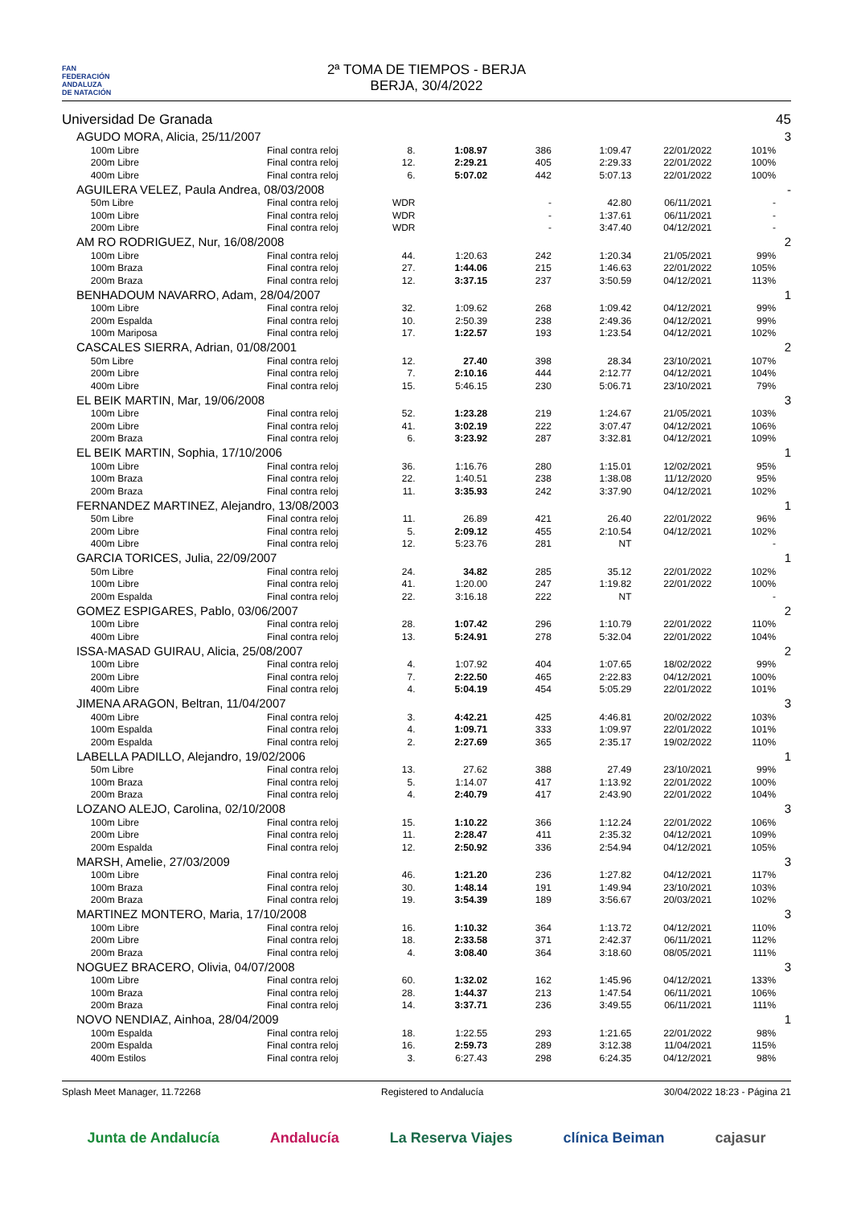FAN
FEDERACIÓN
ANDALUZA
DE NATACIÓN
2ª TOMA DE TIEMPOS - BERJA
BERJA, 30/4/2022
| Universidad De Granada | | | | | | | | | | 45 |
| | AGUDO MORA, Alicia, 25/11/2007 | | | | | | | | | 3 |
| | | 100m Libre | Final contra reloj | 8. | 1:08.97 | 386 | 1:09.47 | 22/01/2022 | 101% | |
| | | 200m Libre | Final contra reloj | 12. | 2:29.21 | 405 | 2:29.33 | 22/01/2022 | 100% | |
| | | 400m Libre | Final contra reloj | 6. | 5:07.02 | 442 | 5:07.13 | 22/01/2022 | 100% | |
| | AGUILERA VELEZ, Paula Andrea, 08/03/2008 | | | | | | | | | - |
| | | 50m Libre | Final contra reloj | WDR | | - | 42.80 | 06/11/2021 | - | |
| | | 100m Libre | Final contra reloj | WDR | | - | 1:37.61 | 06/11/2021 | - | |
| | | 200m Libre | Final contra reloj | WDR | | - | 3:47.40 | 04/12/2021 | - | |
| | AM RO RODRIGUEZ, Nur, 16/08/2008 | | | | | | | | | 2 |
| | | 100m Libre | Final contra reloj | 44. | 1:20.63 | 242 | 1:20.34 | 21/05/2021 | 99% | |
| | | 100m Braza | Final contra reloj | 27. | 1:44.06 | 215 | 1:46.63 | 22/01/2022 | 105% | |
| | | 200m Braza | Final contra reloj | 12. | 3:37.15 | 237 | 3:50.59 | 04/12/2021 | 113% | |
| | BENHADOUM NAVARRO, Adam, 28/04/2007 | | | | | | | | | 1 |
| | | 100m Libre | Final contra reloj | 32. | 1:09.62 | 268 | 1:09.42 | 04/12/2021 | 99% | |
| | | 200m Espalda | Final contra reloj | 10. | 2:50.39 | 238 | 2:49.36 | 04/12/2021 | 99% | |
| | | 100m Mariposa | Final contra reloj | 17. | 1:22.57 | 193 | 1:23.54 | 04/12/2021 | 102% | |
| | CASCALES SIERRA, Adrian, 01/08/2001 | | | | | | | | | 2 |
| | | 50m Libre | Final contra reloj | 12. | 27.40 | 398 | 28.34 | 23/10/2021 | 107% | |
| | | 200m Libre | Final contra reloj | 7. | 2:10.16 | 444 | 2:12.77 | 04/12/2021 | 104% | |
| | | 400m Libre | Final contra reloj | 15. | 5:46.15 | 230 | 5:06.71 | 23/10/2021 | 79% | |
| | EL BEIK MARTIN, Mar, 19/06/2008 | | | | | | | | | 3 |
| | | 100m Libre | Final contra reloj | 52. | 1:23.28 | 219 | 1:24.67 | 21/05/2021 | 103% | |
| | | 200m Libre | Final contra reloj | 41. | 3:02.19 | 222 | 3:07.47 | 04/12/2021 | 106% | |
| | | 200m Braza | Final contra reloj | 6. | 3:23.92 | 287 | 3:32.81 | 04/12/2021 | 109% | |
| | EL BEIK MARTIN, Sophia, 17/10/2006 | | | | | | | | | 1 |
| | | 100m Libre | Final contra reloj | 36. | 1:16.76 | 280 | 1:15.01 | 12/02/2021 | 95% | |
| | | 100m Braza | Final contra reloj | 22. | 1:40.51 | 238 | 1:38.08 | 11/12/2020 | 95% | |
| | | 200m Braza | Final contra reloj | 11. | 3:35.93 | 242 | 3:37.90 | 04/12/2021 | 102% | |
| | FERNANDEZ MARTINEZ, Alejandro, 13/08/2003 | | | | | | | | | 1 |
| | | 50m Libre | Final contra reloj | 11. | 26.89 | 421 | 26.40 | 22/01/2022 | 96% | |
| | | 200m Libre | Final contra reloj | 5. | 2:09.12 | 455 | 2:10.54 | 04/12/2021 | 102% | |
| | | 400m Libre | Final contra reloj | 12. | 5:23.76 | 281 | NT | | - | |
| | GARCIA TORICES, Julia, 22/09/2007 | | | | | | | | | 1 |
| | | 50m Libre | Final contra reloj | 24. | 34.82 | 285 | 35.12 | 22/01/2022 | 102% | |
| | | 100m Libre | Final contra reloj | 41. | 1:20.00 | 247 | 1:19.82 | 22/01/2022 | 100% | |
| | | 200m Espalda | Final contra reloj | 22. | 3:16.18 | 222 | NT | | - | |
| | GOMEZ ESPIGARES, Pablo, 03/06/2007 | | | | | | | | | 2 |
| | | 100m Libre | Final contra reloj | 28. | 1:07.42 | 296 | 1:10.79 | 22/01/2022 | 110% | |
| | | 400m Libre | Final contra reloj | 13. | 5:24.91 | 278 | 5:32.04 | 22/01/2022 | 104% | |
| | ISSA-MASAD GUIRAU, Alicia, 25/08/2007 | | | | | | | | | 2 |
| | | 100m Libre | Final contra reloj | 4. | 1:07.92 | 404 | 1:07.65 | 18/02/2022 | 99% | |
| | | 200m Libre | Final contra reloj | 7. | 2:22.50 | 465 | 2:22.83 | 04/12/2021 | 100% | |
| | | 400m Libre | Final contra reloj | 4. | 5:04.19 | 454 | 5:05.29 | 22/01/2022 | 101% | |
| | JIMENA ARAGON, Beltran, 11/04/2007 | | | | | | | | | 3 |
| | | 400m Libre | Final contra reloj | 3. | 4:42.21 | 425 | 4:46.81 | 20/02/2022 | 103% | |
| | | 100m Espalda | Final contra reloj | 4. | 1:09.71 | 333 | 1:09.97 | 22/01/2022 | 101% | |
| | | 200m Espalda | Final contra reloj | 2. | 2:27.69 | 365 | 2:35.17 | 19/02/2022 | 110% | |
| | LABELLA PADILLO, Alejandro, 19/02/2006 | | | | | | | | | 1 |
| | | 50m Libre | Final contra reloj | 13. | 27.62 | 388 | 27.49 | 23/10/2021 | 99% | |
| | | 100m Braza | Final contra reloj | 5. | 1:14.07 | 417 | 1:13.92 | 22/01/2022 | 100% | |
| | | 200m Braza | Final contra reloj | 4. | 2:40.79 | 417 | 2:43.90 | 22/01/2022 | 104% | |
| | LOZANO ALEJO, Carolina, 02/10/2008 | | | | | | | | | 3 |
| | | 100m Libre | Final contra reloj | 15. | 1:10.22 | 366 | 1:12.24 | 22/01/2022 | 106% | |
| | | 200m Libre | Final contra reloj | 11. | 2:28.47 | 411 | 2:35.32 | 04/12/2021 | 109% | |
| | | 200m Espalda | Final contra reloj | 12. | 2:50.92 | 336 | 2:54.94 | 04/12/2021 | 105% | |
| | MARSH, Amelie, 27/03/2009 | | | | | | | | | 3 |
| | | 100m Libre | Final contra reloj | 46. | 1:21.20 | 236 | 1:27.82 | 04/12/2021 | 117% | |
| | | 100m Braza | Final contra reloj | 30. | 1:48.14 | 191 | 1:49.94 | 23/10/2021 | 103% | |
| | | 200m Braza | Final contra reloj | 19. | 3:54.39 | 189 | 3:56.67 | 20/03/2021 | 102% | |
| | MARTINEZ MONTERO, Maria, 17/10/2008 | | | | | | | | | 3 |
| | | 100m Libre | Final contra reloj | 16. | 1:10.32 | 364 | 1:13.72 | 04/12/2021 | 110% | |
| | | 200m Libre | Final contra reloj | 18. | 2:33.58 | 371 | 2:42.37 | 06/11/2021 | 112% | |
| | | 200m Braza | Final contra reloj | 4. | 3:08.40 | 364 | 3:18.60 | 08/05/2021 | 111% | |
| | NOGUEZ BRACERO, Olivia, 04/07/2008 | | | | | | | | | 3 |
| | | 100m Libre | Final contra reloj | 60. | 1:32.02 | 162 | 1:45.96 | 04/12/2021 | 133% | |
| | | 100m Braza | Final contra reloj | 28. | 1:44.37 | 213 | 1:47.54 | 06/11/2021 | 106% | |
| | | 200m Braza | Final contra reloj | 14. | 3:37.71 | 236 | 3:49.55 | 06/11/2021 | 111% | |
| | NOVO NENDIAZ, Ainhoa, 28/04/2009 | | | | | | | | | 1 |
| | | 100m Espalda | Final contra reloj | 18. | 1:22.55 | 293 | 1:21.65 | 22/01/2022 | 98% | |
| | | 200m Espalda | Final contra reloj | 16. | 2:59.73 | 289 | 3:12.38 | 11/04/2021 | 115% | |
| | | 400m Estilos | Final contra reloj | 3. | 6:27.43 | 298 | 6:24.35 | 04/12/2021 | 98% | |
Splash Meet Manager, 11.72268 Registered to Andalucía 30/04/2022 18:23 - Página 21
Junta de Andalucía Andalucía La Reserva Viajes clínica Beiman cajasur